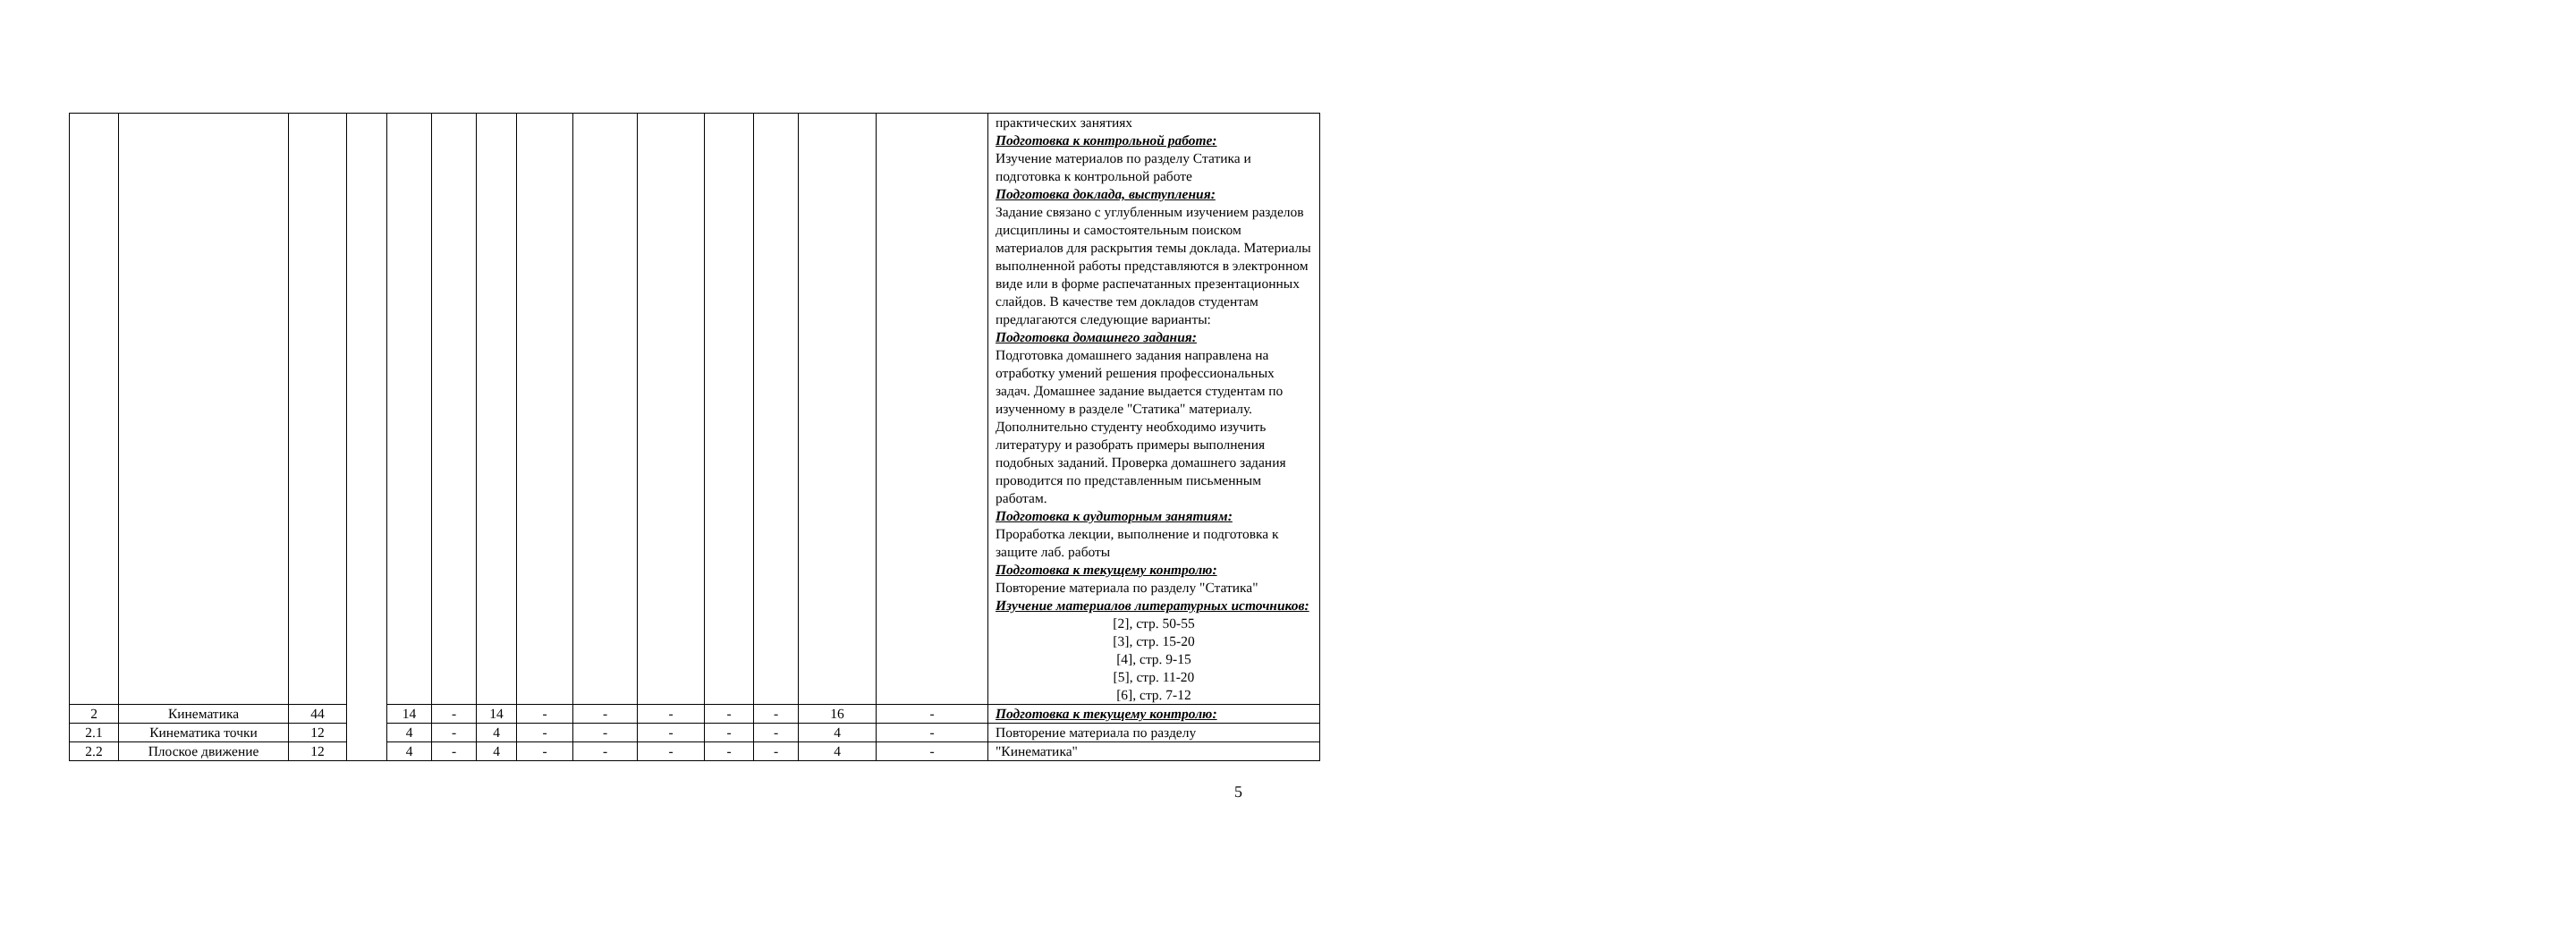| | | | | | | | | | | | | | | практических занятиях Подготовка к контрольной работе: Изучение материалов по разделу Статика и подготовка к контрольной работе Подготовка доклада, выступления: Задание связано с углубленным изучением разделов дисциплины и самостоятельным поиском материалов для раскрытия темы доклада. Материалы выполненной работы представляются в электронном виде или в форме распечатанных презентационных слайдов. В качестве тем докладов студентам предлагаются следующие варианты: Подготовка домашнего задания: Подготовка домашнего задания направлена на отработку умений решения профессиональных задач. Домашнее задание выдается студентам по изученному в разделе "Статика" материалу. Дополнительно студенту необходимо изучить литературу и разобрать примеры выполнения подобных заданий. Проверка домашнего задания проводится по представленным письменным работам. Подготовка к аудиторным занятиям: Проработка лекции, выполнение и подготовка к защите лаб. работы Подготовка к текущему контролю: Повторение материала по разделу "Статика" Изучение материалов литературных источников: [2], стр. 50-55 [3], стр. 15-20 [4], стр. 9-15 [5], стр. 11-20 [6], стр. 7-12 |
| 2 | Кинематика | 44 | | 14 | - | 14 | - | - | - | - | - | 16 | - | Подготовка к текущему контролю: |
| 2.1 | Кинематика точки | 12 | | 4 | - | 4 | - | - | - | - | - | 4 | - | Повторение материала по разделу |
| 2.2 | Плоское движение | 12 | | 4 | - | 4 | - | - | - | - | - | 4 | - | "Кинематика" |
5